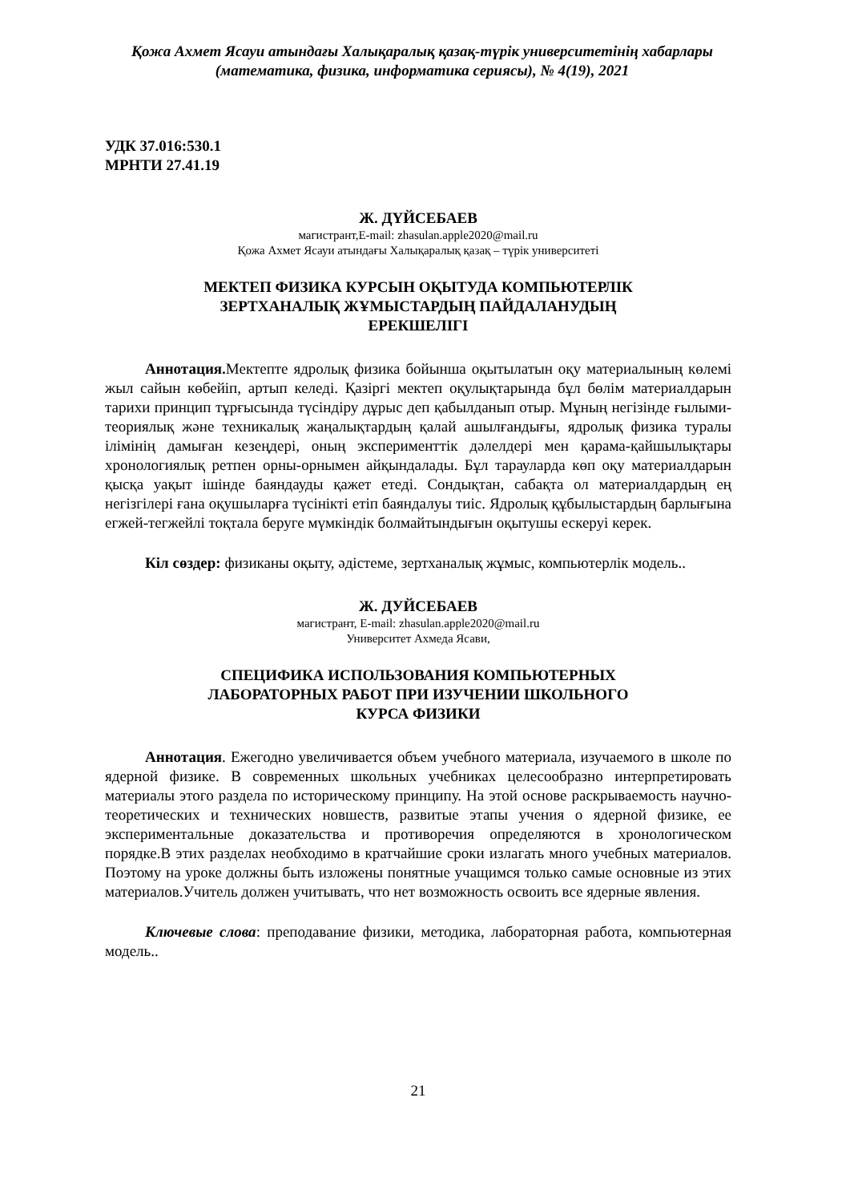Қожа Ахмет Ясауи атындағы Халықаралық қазақ-түрік университетінің хабарлары
(математика, физика, информатика сериясы), № 4(19), 2021
УДК 37.016:530.1
МРНТИ 27.41.19
Ж. ДҮЙСЕБАЕВ
магистрант,E-mail: zhasulan.apple2020@mail.ru
Қожа Ахмет Ясауи атындағы Халықаралық қазақ – түрік университеті
МЕКТЕП ФИЗИКА КУРСЫН ОҚЫТУДА КОМПЬЮТЕРЛІК
ЗЕРТХАНАЛЫҚ ЖҰМЫСТАРДЫҢ ПАЙДАЛАНУДЫҢ
ЕРЕКШЕЛІГІ
Аннотация. Мектепте ядролық физика бойынша оқытылатын оқу материалының көлемі жыл сайын көбейіп, артып келеді. Қазіргі мектеп оқулықтарында бұл бөлім материалдарын тарихи принцип тұрғысында түсіндіру дұрыс деп қабылданып отыр. Мұның негізінде ғылыми-теориялық және техникалық жаңалықтардың қалай ашылғандығы, ядролық физика туралы ілімінің дамыған кезеңдері, оның эксперименттік дәлелдері мен қарама-қайшылықтары хронологиялық ретпен орны-орнымен айқындалады. Бұл тарауларда көп оқу материалдарын қысқа уақыт ішінде баяндауды қажет етеді. Сондықтан, сабақта ол материалдардың ең негізгілері ғана оқушыларға түсінікті етіп баяндалуы тиіс. Ядролық құбылыстардың барлығына егжей-тегжейлі тоқтала беруге мүмкіндік болмайтындығын оқытушы ескеруі керек.
Кіл сөздер: физиканы оқыту, әдістеме, зертханалық жұмыс, компьютерлік модель..
Ж. ДУЙСЕБАЕВ
магистрант, E-mail: zhasulan.apple2020@mail.ru
Университет Ахмеда Ясави,
СПЕЦИФИКА ИСПОЛЬЗОВАНИЯ КОМПЬЮТЕРНЫХ
ЛАБОРАТОРНЫХ РАБОТ ПРИ ИЗУЧЕНИИ ШКОЛЬНОГО
КУРСА ФИЗИКИ
Аннотация. Ежегодно увеличивается объем учебного материала, изучаемого в школе по ядерной физике. В современных школьных учебниках целесообразно интерпретировать материалы этого раздела по историческому принципу. На этой основе раскрываемость научно-теоретических и технических новшеств, развитые этапы учения о ядерной физике, ее экспериментальные доказательства и противоречия определяются в хронологическом порядке.В этих разделах необходимо в кратчайшие сроки излагать много учебных материалов. Поэтому на уроке должны быть изложены понятные учащимся только самые основные из этих материалов.Учитель должен учитывать, что нет возможность освоить все ядерные явления.
Ключевые слова: преподавание физики, методика, лабораторная работа, компьютерная модель..
21